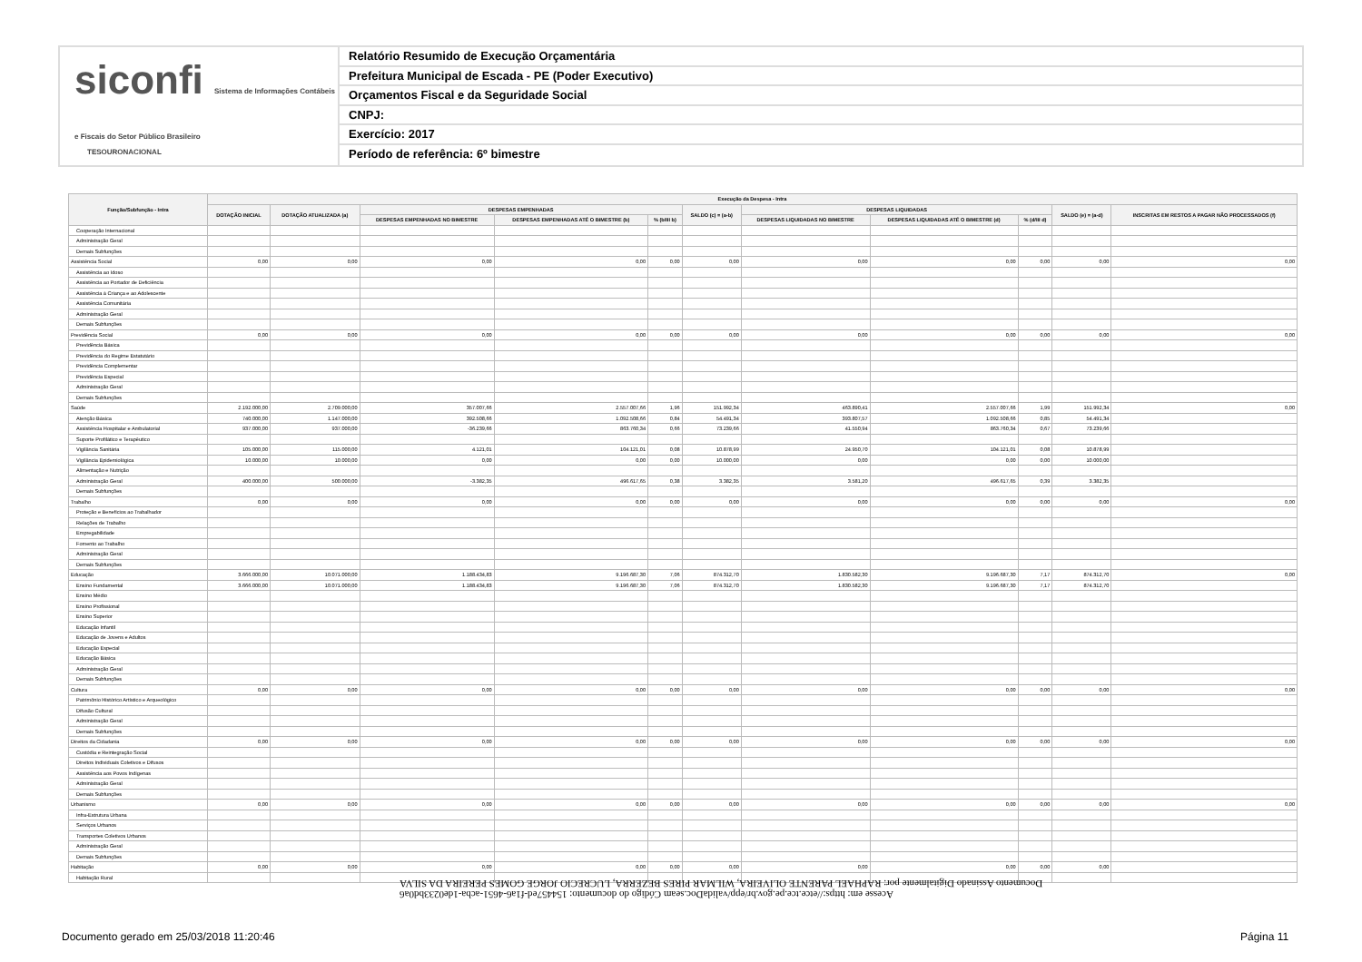siconfi Sistema de Informações Contábeis e Fiscais do Setor Público Brasileiro
TESOURONACIONAL
Relatório Resumido de Execução Orçamentária
Prefeitura Municipal de Escada - PE (Poder Executivo)
Orçamentos Fiscal e da Seguridade Social
CNPJ:
Exercício: 2017
Período de referência: 6º bimestre
| Função/Subfunção - Intra | Execução da Despesa - Intra | | | | | | | | | | |
| --- | --- | --- | --- | --- | --- | --- | --- | --- | --- | --- | --- |
| | DOTAÇÃO INICIAL | DOTAÇÃO ATUALIZADA (a) | DESPESAS EMPENHADAS | | | SALDO (c) = (a-b) | DESPESAS LIQUIDADAS | | | SALDO (e) = (a-d) | INSCRITAS EM RESTOS A PAGAR NÃO PROCESSADOS (f) |
| | | | DESPESAS EMPENHADAS NO BIMESTRE | DESPESAS EMPENHADAS ATÉ O BIMESTRE (b) | % (b/III b) | | DESPESAS LIQUIDADAS NO BIMESTRE | DESPESAS LIQUIDADAS ATÉ O BIMESTRE (d) | % (d/III d) | | |
| Cooperação Internacional | | | | | | | | | | | |
| Administração Geral | | | | | | | | | | | |
| Demais Subfunções | | | | | | | | | | | |
| Assistência Social | 0,00 | 0,00 | 0,00 | 0,00 | 0,00 | 0,00 | 0,00 | 0,00 | 0,00 | 0,00 | 0,00 |
| Assistência ao Idoso | | | | | | | | | | | |
| Assistência ao Portador de Deficiência | | | | | | | | | | | |
| Assistência à Criança e ao Adolescente | | | | | | | | | | | |
| Assistência Comunitária | | | | | | | | | | | |
| Administração Geral | | | | | | | | | | | |
| Demais Subfunções | | | | | | | | | | | |
| Previdência Social | 0,00 | 0,00 | 0,00 | 0,00 | 0,00 | 0,00 | 0,00 | 0,00 | 0,00 | 0,00 | 0,00 |
| Previdência Básica | | | | | | | | | | | |
| Previdência do Regime Estatutário | | | | | | | | | | | |
| Previdência Complementar | | | | | | | | | | | |
| Previdência Especial | | | | | | | | | | | |
| Administração Geral | | | | | | | | | | | |
| Demais Subfunções | | | | | | | | | | | |
| Saúde | 2.192.000,00 | 2.709.000,00 | 357.007,66 | 2.557.007,66 | 1,96 | 151.992,34 | 463.890,41 | 2.557.007,66 | 1,99 | 151.992,34 | 0,00 |
| Atenção Básica | 740.000,00 | 1.147.000,00 | 392.508,66 | 1.092.508,66 | 0,84 | 54.491,34 | 393.807,57 | 1.092.508,66 | 0,85 | 54.491,34 | |
| Assistência Hospitalar e Ambulatorial | 937.000,00 | 937.000,00 | -36.239,66 | 863.760,34 | 0,66 | 73.239,66 | 41.550,94 | 863.760,34 | 0,67 | 73.239,66 | |
| Suporte Profilático e Terapêutico | | | | | | | | | | | |
| Vigilância Sanitária | 105.000,00 | 115.000,00 | 4.121,01 | 104.121,01 | 0,08 | 10.878,99 | 24.950,70 | 104.121,01 | 0,08 | 10.878,99 | |
| Vigilância Epidemiológica | 10.000,00 | 10.000,00 | 0,00 | 0,00 | 0,00 | 10.000,00 | 0,00 | 0,00 | 0,00 | 10.000,00 | |
| Alimentação e Nutrição | | | | | | | | | | | |
| Administração Geral | 400.000,00 | 500.000,00 | -3.382,35 | 496.617,65 | 0,38 | 3.382,35 | 3.581,20 | 496.617,65 | 0,39 | 3.382,35 | |
| Demais Subfunções | | | | | | | | | | | |
| Trabalho | 0,00 | 0,00 | 0,00 | 0,00 | 0,00 | 0,00 | 0,00 | 0,00 | 0,00 | 0,00 | 0,00 |
| Proteção e Benefícios ao Trabalhador | | | | | | | | | | | |
| Relações de Trabalho | | | | | | | | | | | |
| Empregabilidade | | | | | | | | | | | |
| Fomento ao Trabalho | | | | | | | | | | | |
| Administração Geral | | | | | | | | | | | |
| Demais Subfunções | | | | | | | | | | | |
| Educação | 3.666.000,00 | 10.071.000,00 | 1.188.434,83 | 9.196.687,30 | 7,06 | 874.312,70 | 1.830.582,30 | 9.196.687,30 | 7,17 | 874.312,70 | 0,00 |
| Ensino Fundamental | 3.666.000,00 | 10.071.000,00 | 1.188.434,83 | 9.196.687,30 | 7,06 | 874.312,70 | 1.830.582,30 | 9.196.687,30 | 7,17 | 874.312,70 | |
| Ensino Médio | | | | | | | | | | | |
| Ensino Profissional | | | | | | | | | | | |
| Ensino Superior | | | | | | | | | | | |
| Educação Infantil | | | | | | | | | | | |
| Educação de Jovens e Adultos | | | | | | | | | | | |
| Educação Especial | | | | | | | | | | | |
| Educação Básica | | | | | | | | | | | |
| Administração Geral | | | | | | | | | | | |
| Demais Subfunções | | | | | | | | | | | |
| Cultura | 0,00 | 0,00 | 0,00 | 0,00 | 0,00 | 0,00 | 0,00 | 0,00 | 0,00 | 0,00 | 0,00 |
| Patrimônio Histórico Artístico e Arqueológico | | | | | | | | | | | |
| Difusão Cultural | | | | | | | | | | | |
| Administração Geral | | | | | | | | | | | |
| Demais Subfunções | | | | | | | | | | | |
| Direitos da Cidadania | 0,00 | 0,00 | 0,00 | 0,00 | 0,00 | 0,00 | 0,00 | 0,00 | 0,00 | 0,00 | 0,00 |
| Custódia e Reintegração Social | | | | | | | | | | | |
| Direitos Individuais Coletivos e Difusos | | | | | | | | | | | |
| Assistência aos Povos Indígenas | | | | | | | | | | | |
| Administração Geral | | | | | | | | | | | |
| Demais Subfunções | | | | | | | | | | | |
| Urbanismo | 0,00 | 0,00 | 0,00 | 0,00 | 0,00 | 0,00 | 0,00 | 0,00 | 0,00 | 0,00 | 0,00 |
| Infra-Estrutura Urbana | | | | | | | | | | | |
| Serviços Urbanos | | | | | | | | | | | |
| Transportes Coletivos Urbanos | | | | | | | | | | | |
| Administração Geral | | | | | | | | | | | |
| Demais Subfunções | | | | | | | | | | | |
| Habitação | 0,00 | 0,00 | 0,00 | 0,00 | 0,00 | 0,00 | 0,00 | 0,00 | 0,00 | 0,00 | |
| Habitação Rural | | | | | | | | | | | |
Acesse em: https://etce.tce.pe.gov.br/epp/validaDoc.seam Código do documento: 154457ed-f1a6-4651-acba-1de0233bd0a6
Documento Assinado Digitalmente por: RAPHAEL PARENTE OLIVEIRA, WILMAR PIRES BEZERRA, LUCRECIO JORGE GOMES PEREIRA DA SILVA
Documento gerado em 25/03/2018 11:20:46
Página 11